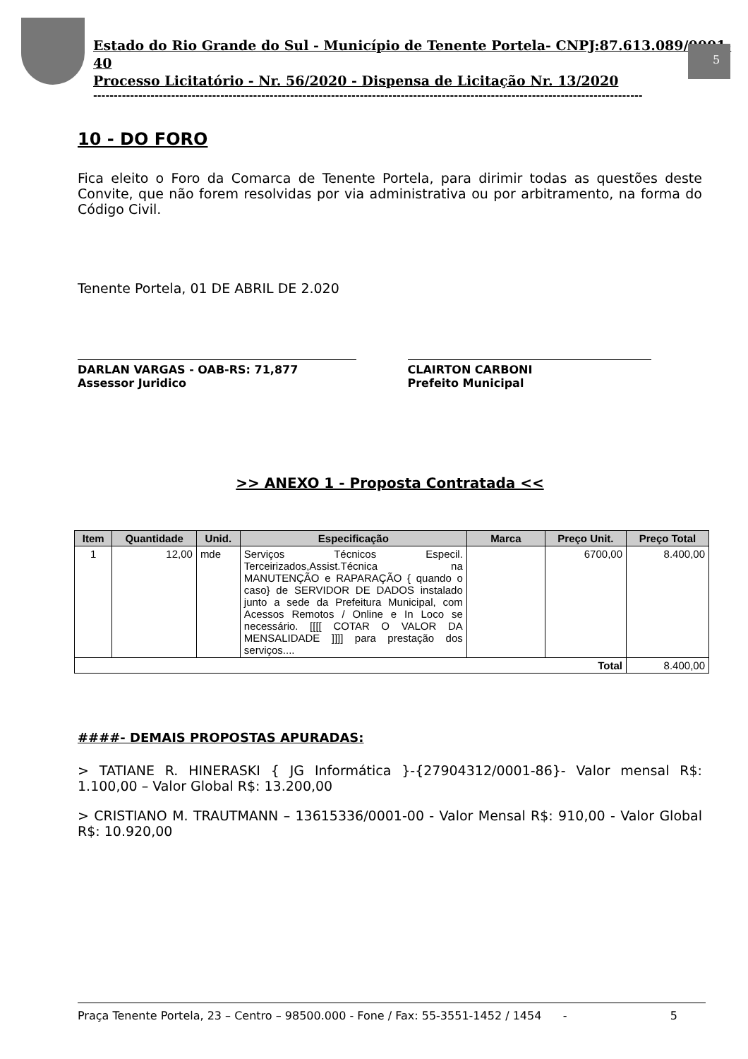5
Estado do Rio Grande do Sul - Município de Tenente Portela- CNPJ:87.613.089/0001-40
Processo Licitatório - Nr. 56/2020 - Dispensa de Licitação Nr. 13/2020
--------------------------------------------------------------------------------------------------------------------------------------
10 - DO FORO
Fica eleito o Foro da Comarca de Tenente Portela, para dirimir todas as questões deste Convite, que não forem resolvidas por via administrativa ou por arbitramento, na forma do Código Civil.
Tenente Portela, 01 DE ABRIL DE 2.020
DARLAN VARGAS - OAB-RS: 71,877
Assessor Juridico
CLAIRTON CARBONI
Prefeito Municipal
>> ANEXO 1 - Proposta Contratada <<
| Item | Quantidade | Unid. | Especificação | Marca | Preço Unit. | Preço Total |
| --- | --- | --- | --- | --- | --- | --- |
| 1 | 12,00 | mde | Serviços Técnicos Especil. Terceirizados,Assist.Técnica na MANUTENÇÃO e RAPARAÇÃO { quando o caso} de SERVIDOR DE DADOS instalado junto a sede da Prefeitura Municipal, com Acessos Remotos / Online e In Loco se necessário. [[[[ COTAR O VALOR DA MENSALIDADE ]]]] para prestação dos serviços.... | | 6700,00 | 8.400,00 |
| Total | | | | | | 8.400,00 |
####- DEMAIS PROPOSTAS APURADAS:
> TATIANE R. HINERASKI { JG Informática }-{27904312/0001-86}- Valor mensal R$: 1.100,00 – Valor Global R$: 13.200,00
> CRISTIANO M. TRAUTMANN – 13615336/0001-00 - Valor Mensal R$: 910,00 - Valor Global R$: 10.920,00
Praça Tenente Portela, 23 – Centro – 98500.000 - Fone / Fax: 55-3551-1452 / 1454 - 5